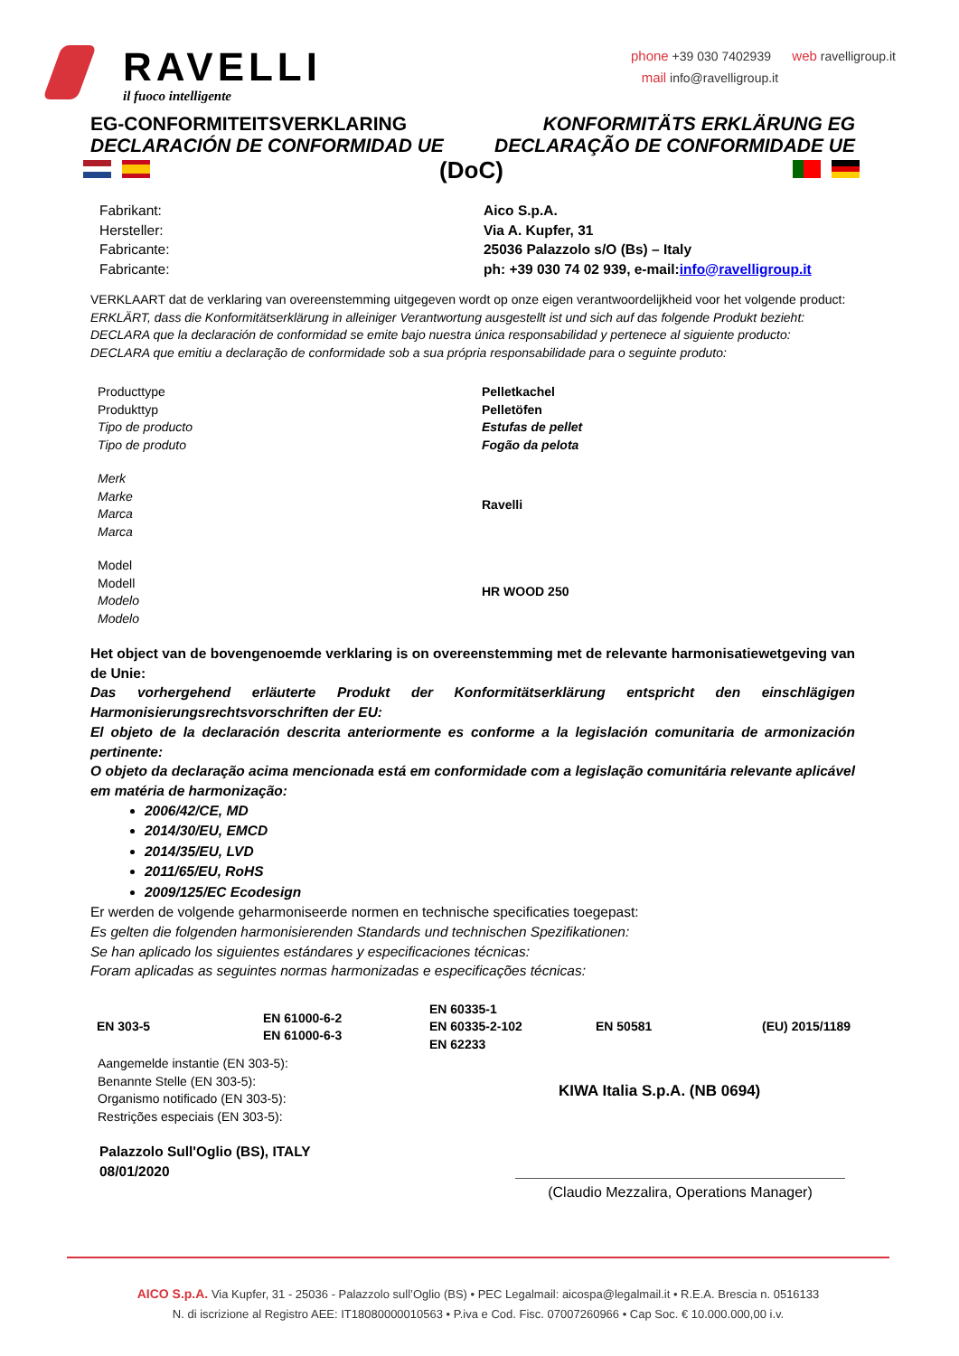RAVELLI
il fuoco intelligente
phone +39 030 7402939 web ravelligroup.it
mail info@ravelligroup.it
EG-CONFORMITEITSVERKLARING KONFORMITÄTS ERKLÄRUNG EG
DECLARACIÓN DE CONFORMIDAD UE DECLARAÇÃO DE CONFORMIDADE UE
(DoC)
Fabrikant:
Hersteller:
Fabricante:
Fabricante:
Aico S.p.A.
Via A. Kupfer, 31
25036 Palazzolo s/O (Bs) – Italy
ph: +39 030 74 02 939, e-mail:info@ravelligroup.it
VERKLAART dat de verklaring van overeenstemming uitgegeven wordt op onze eigen verantwoordelijkheid voor het volgende product:
ERKLÄRT, dass die Konformitätserklärung in alleiniger Verantwortung ausgestellt ist und sich auf das folgende Produkt bezieht:
DECLARA que la declaración de conformidad se emite bajo nuestra única responsabilidad y pertenece al siguiente producto:
DECLARA que emitiu a declaração de conformidade sob a sua própria responsabilidade para o seguinte produto:
Producttype
Produkttyp
Tipo de producto
Tipo de produto
Pelletkachel
Pelletöfen
Estufas de pellet
Fogão da pelota
Merk
Marke
Marca
Marca
Ravelli
Model
Modell
Modelo
Modelo
HR WOOD 250
Het object van de bovengenoemde verklaring is on overeenstemming met de relevante harmonisatiewetgeving van de Unie:
Das vorhergehend erläuterte Produkt der Konformitätserklärung entspricht den einschlägigen Harmonisierungsrechtsvorschriften der EU:
El objeto de la declaración descrita anteriormente es conforme a la legislación comunitaria de armonización pertinente:
O objeto da declaração acima mencionada está em conformidade com a legislação comunitária relevante aplicável em matéria de harmonização:
2006/42/CE, MD
2014/30/EU, EMCD
2014/35/EU, LVD
2011/65/EU, RoHS
2009/125/EC Ecodesign
Er werden de volgende geharmoniseerde normen en technische specificaties toegepast:
Es gelten die folgenden harmonisierenden Standards und technischen Spezifikationen:
Se han aplicado los siguientes estándares y especificaciones técnicas:
Foram aplicadas as seguintes normas harmonizadas e especificações técnicas:
| EN 303-5 | EN 61000-6-2 EN 61000-6-3 | EN 60335-1 EN 60335-2-102 EN 62233 | EN 50581 | (EU) 2015/1189 |
Aangemelde instantie (EN 303-5):
Benannte Stelle (EN 303-5):
Organismo notificado (EN 303-5):
Restrições especiais (EN 303-5):
KIWA Italia S.p.A. (NB 0694)
Palazzolo Sull'Oglio (BS), ITALY
08/01/2020
(Claudio Mezzalira, Operations Manager)
AICO S.p.A. Via Kupfer, 31 - 25036 - Palazzolo sull’Oglio (BS) • PEC Legalmail: aicospa@legalmail.it • R.E.A. Brescia n. 0516133
N. di iscrizione al Registro AEE: IT18080000010563 • P.iva e Cod. Fisc. 07007260966 • Cap Soc. € 10.000.000,00 i.v.